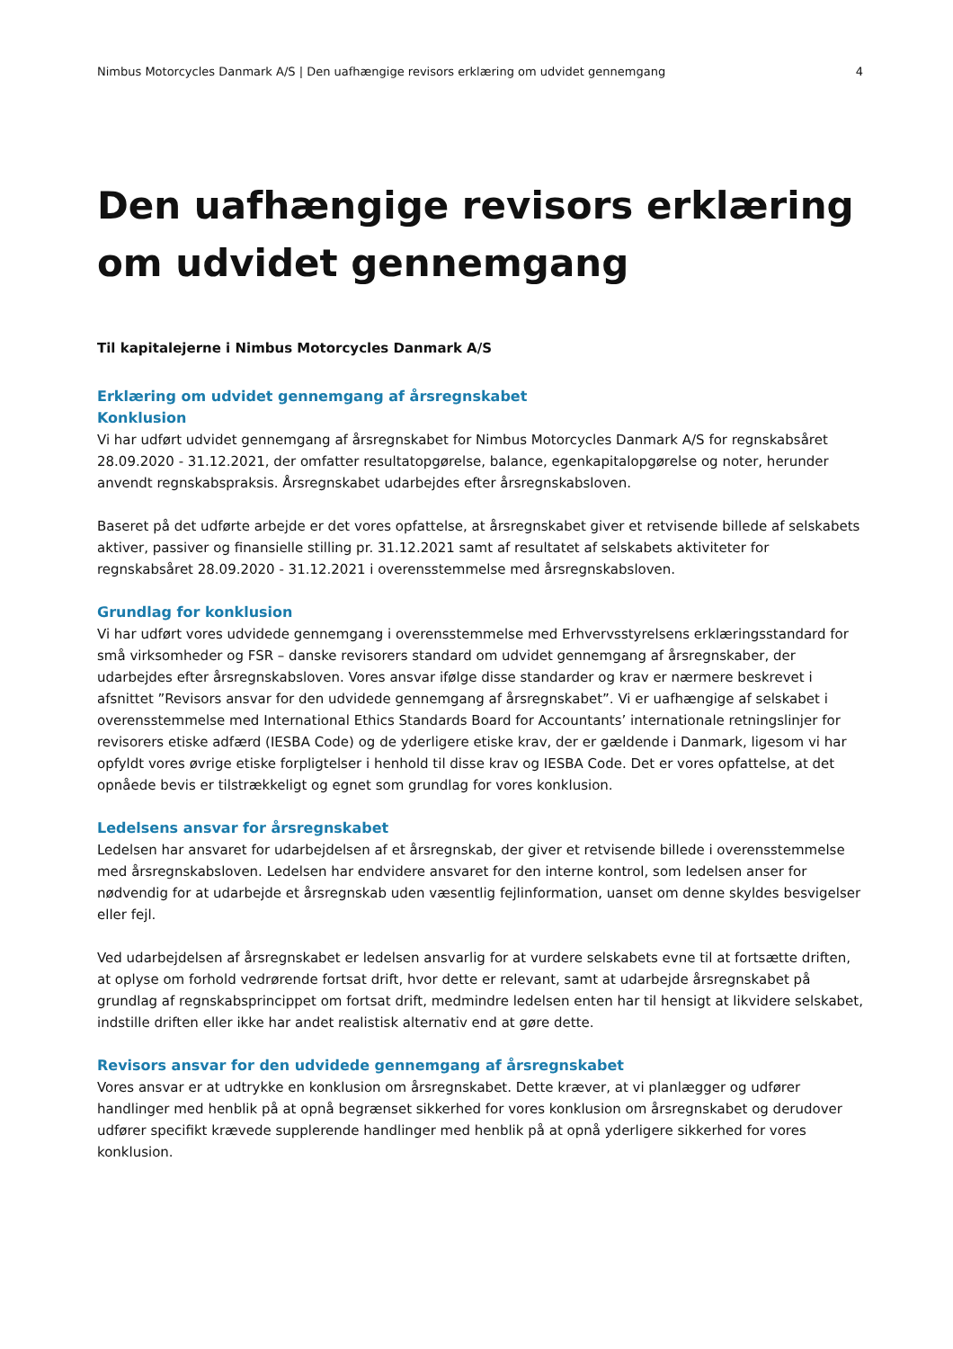Nimbus Motorcycles Danmark A/S | Den uafhængige revisors erklæring om udvidet gennemgang 4
Den uafhængige revisors erklæring om udvidet gennemgang
Til kapitalejerne i Nimbus Motorcycles Danmark A/S
Erklæring om udvidet gennemgang af årsregnskabet
Konklusion
Vi har udført udvidet gennemgang af årsregnskabet for Nimbus Motorcycles Danmark A/S for regnskabsåret 28.09.2020 - 31.12.2021, der omfatter resultatopgørelse, balance, egenkapitalopgørelse og noter, herunder anvendt regnskabspraksis. Årsregnskabet udarbejdes efter årsregnskabsloven.
Baseret på det udførte arbejde er det vores opfattelse, at årsregnskabet giver et retvisende billede af selskabets aktiver, passiver og finansielle stilling pr. 31.12.2021 samt af resultatet af selskabets aktiviteter for regnskabsåret 28.09.2020 - 31.12.2021 i overensstemmelse med årsregnskabsloven.
Grundlag for konklusion
Vi har udført vores udvidede gennemgang i overensstemmelse med Erhvervsstyrelsens erklæringsstandard for små virksomheder og FSR – danske revisorers standard om udvidet gennemgang af årsregnskaber, der udarbejdes efter årsregnskabsloven. Vores ansvar ifølge disse standarder og krav er nærmere beskrevet i afsnittet ”Revisors ansvar for den udvidede gennemgang af årsregnskabet”. Vi er uafhængige af selskabet i overensstemmelse med International Ethics Standards Board for Accountants’ internationale retningslinjer for revisorers etiske adfærd (IESBA Code) og de yderligere etiske krav, der er gældende i Danmark, ligesom vi har opfyldt vores øvrige etiske forpligtelser i henhold til disse krav og IESBA Code. Det er vores opfattelse, at det opnåede bevis er tilstrækkeligt og egnet som grundlag for vores konklusion.
Ledelsens ansvar for årsregnskabet
Ledelsen har ansvaret for udarbejdelsen af et årsregnskab, der giver et retvisende billede i overensstemmelse med årsregnskabsloven. Ledelsen har endvidere ansvaret for den interne kontrol, som ledelsen anser for nødvendig for at udarbejde et årsregnskab uden væsentlig fejlinformation, uanset om denne skyldes besvigelser eller fejl.
Ved udarbejdelsen af årsregnskabet er ledelsen ansvarlig for at vurdere selskabets evne til at fortsætte driften, at oplyse om forhold vedrørende fortsat drift, hvor dette er relevant, samt at udarbejde årsregnskabet på grundlag af regnskabsprincippet om fortsat drift, medmindre ledelsen enten har til hensigt at likvidere selskabet, indstille driften eller ikke har andet realistisk alternativ end at gøre dette.
Revisors ansvar for den udvidede gennemgang af årsregnskabet
Vores ansvar er at udtrykke en konklusion om årsregnskabet. Dette kræver, at vi planlægger og udfører handlinger med henblik på at opnå begrænset sikkerhed for vores konklusion om årsregnskabet og derudover udfører specifikt krævede supplerende handlinger med henblik på at opnå yderligere sikkerhed for vores konklusion.